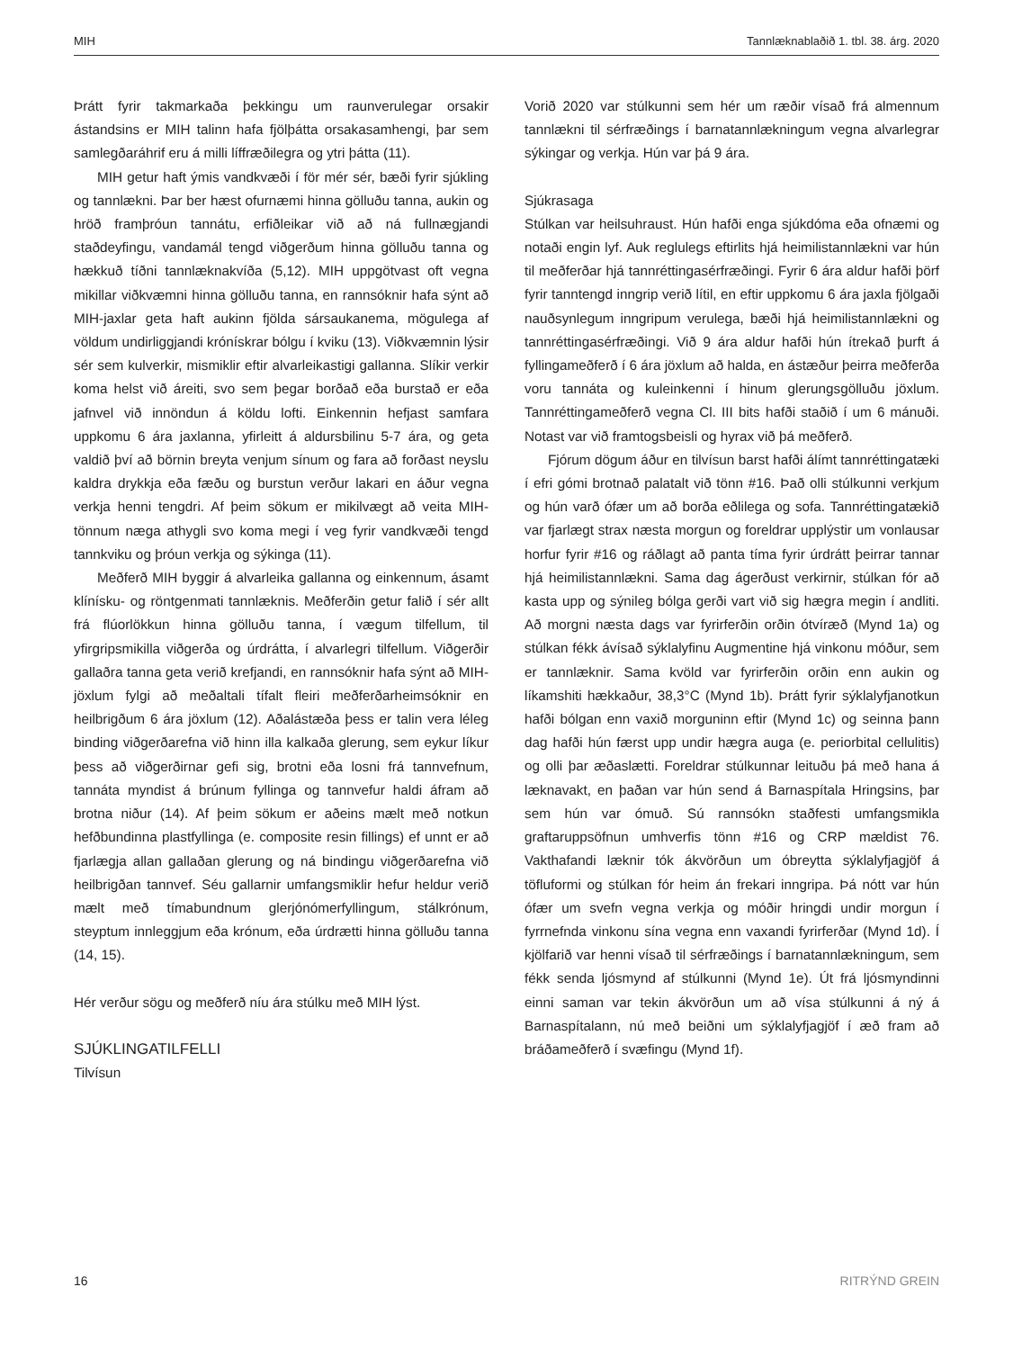MIH Tannlæknablaðið 1. tbl. 38. árg. 2020
Þrátt fyrir takmarkaða þekkingu um raunverulegar orsakir ástandsins er MIH talinn hafa fjölþátta orsakasamhengi, þar sem samlegðaráhrif eru á milli líffræðilegra og ytri þátta (11).
MIH getur haft ýmis vandkvæði í för mér sér, bæði fyrir sjúkling og tannlækni. Þar ber hæst ofurnæmi hinna gölluðu tanna, aukin og hröð framþróun tannátu, erfiðleikar við að ná fullnægjandi staðdeyfingu, vandamál tengd viðgerðum hinna gölluðu tanna og hækkuð tíðni tannlæknakvíða (5,12). MIH uppgötvast oft vegna mikillar viðkvæmni hinna gölluðu tanna, en rannsóknir hafa sýnt að MIH-jaxlar geta haft aukinn fjölda sársaukanema, mögulega af völdum undirliggjandi krónískrar bólgu í kviku (13). Viðkvæmnin lýsir sér sem kulverkir, mismiklir eftir alvarleikastigi gallanna. Slíkir verkir koma helst við áreiti, svo sem þegar borðað eða burstað er eða jafnvel við innöndun á köldu lofti. Einkennin hefjast samfara uppkomu 6 ára jaxlanna, yfirleitt á aldursbilinu 5-7 ára, og geta valdið því að börnin breyta venjum sínum og fara að forðast neyslu kaldra drykkja eða fæðu og burstun verður lakari en áður vegna verkja henni tengdri. Af þeim sökum er mikilvægt að veita MIH-tönnum næga athygli svo koma megi í veg fyrir vandkvæði tengd tannkviku og þróun verkja og sýkinga (11).
Meðferð MIH byggir á alvarleika gallanna og einkennum, ásamt klínísku- og röntgenmati tannlæknis. Meðferðin getur falið í sér allt frá flúorlökkun hinna gölluðu tanna, í vægum tilfellum, til yfirgripsmikilla viðgerða og úrdrátta, í alvarlegri tilfellum. Viðgerðir gallaðra tanna geta verið krefjandi, en rannsóknir hafa sýnt að MIH-jöxlum fylgi að meðaltali tífalt fleiri meðferðarheimsóknir en heilbrigðum 6 ára jöxlum (12). Aðalástæða þess er talin vera léleg binding viðgerðarefna við hinn illa kalkaða glerung, sem eykur líkur þess að viðgerðirnar gefi sig, brotni eða losni frá tannvefnum, tannáta myndist á brúnum fyllinga og tannvefur haldi áfram að brotna niður (14). Af þeim sökum er aðeins mælt með notkun hefðbundinna plastfyllinga (e. composite resin fillings) ef unnt er að fjarlægja allan gallaðan glerung og ná bindingu viðgerðarefna við heilbrigðan tannvef. Séu gallarnir umfangsmiklir hefur heldur verið mælt með tímabundnum glerjónómerfyllingum, stálkrónum, steyptum innleggjum eða krónum, eða úrdrætti hinna gölluðu tanna (14, 15).
Hér verður sögu og meðferð níu ára stúlku með MIH lýst.
SJÚKLINGATILFELLI
Tilvísun
Vorið 2020 var stúlkunni sem hér um ræðir vísað frá almennum tannlækni til sérfræðings í barnatannlækningum vegna alvarlegrar sýkingar og verkja. Hún var þá 9 ára.
Sjúkrasaga
Stúlkan var heilsuhraust. Hún hafði enga sjúkdóma eða ofnæmi og notaði engin lyf. Auk reglulegs eftirlits hjá heimilistannlækni var hún til meðferðar hjá tannréttingasérfræðingi. Fyrir 6 ára aldur hafði þörf fyrir tanntengd inngrip verið lítil, en eftir uppkomu 6 ára jaxla fjölgaði nauðsynlegum inngripum verulega, bæði hjá heimilistannlækni og tannréttingasérfræðingi. Við 9 ára aldur hafði hún ítrekað þurft á fyllingameðferð í 6 ára jöxlum að halda, en ástæður þeirra meðferða voru tannáta og kuleinkenni í hinum glerungsgölluðu jöxlum. Tannréttingameðferð vegna Cl. III bits hafði staðið í um 6 mánuði. Notast var við framtogsbeisli og hyrax við þá meðferð.
Fjórum dögum áður en tilvísun barst hafði álímt tannréttingatæki í efri gómi brotnað palatalt við tönn #16. Það olli stúlkunni verkjum og hún varð ófær um að borða eðlilega og sofa. Tannréttingatækið var fjarlægt strax næsta morgun og foreldrar upplýstir um vonlausar horfur fyrir #16 og ráðlagt að panta tíma fyrir úrdrátt þeirrar tannar hjá heimilistannlækni. Sama dag ágerðust verkirnir, stúlkan fór að kasta upp og sýnileg bólga gerði vart við sig hægra megin í andliti. Að morgni næsta dags var fyrirferðin orðin ótvíræð (Mynd 1a) og stúlkan fékk ávísað sýklalyfinu Augmentine hjá vinkonu móður, sem er tannlæknir. Sama kvöld var fyrirferðin orðin enn aukin og líkamshiti hækkaður, 38,3°C (Mynd 1b). Þrátt fyrir sýklalyfjanotkun hafði bólgan enn vaxið morguninn eftir (Mynd 1c) og seinna þann dag hafði hún færst upp undir hægra auga (e. periorbital cellulitis) og olli þar æðaslætti. Foreldrar stúlkunnar leituðu þá með hana á læknavakt, en þaðan var hún send á Barnaspítala Hringsins, þar sem hún var ómuð. Sú rannsókn staðfesti umfangsmikla graftaruppsöfnun umhverfis tönn #16 og CRP mældist 76. Vakthafandi læknir tók ákvörðun um óbreytta sýklalyfjagjöf á töfluformi og stúlkan fór heim án frekari inngripa. Þá nótt var hún ófær um svefn vegna verkja og móðir hringdi undir morgun í fyrrnefnda vinkonu sína vegna enn vaxandi fyrirferðar (Mynd 1d). Í kjölfarið var henni vísað til sérfræðings í barnatannlækningum, sem fékk senda ljósmynd af stúlkunni (Mynd 1e). Út frá ljósmyndinni einni saman var tekin ákvörðun um að vísa stúlkunni á ný á Barnaspítalann, nú með beiðni um sýklalyfjagjöf í æð fram að bráðameðferð í svæfingu (Mynd 1f).
16 RITRÝND GREIN